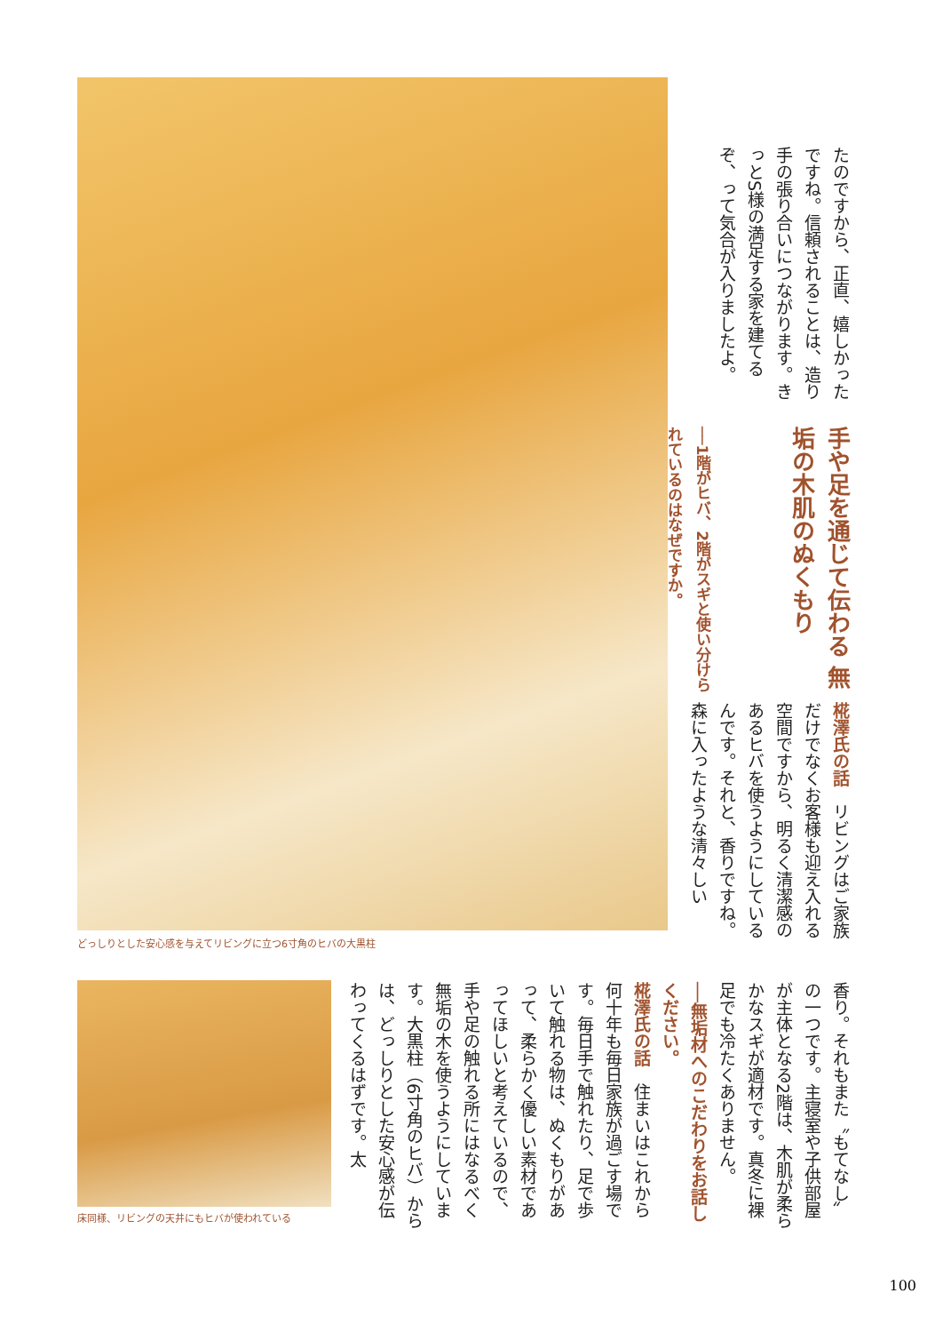どっしりとした安心感を与えてリビングに立つ6寸角のヒバの大黒柱
床同様、リビングの天井にもヒバが使われている
たのですから、正直、嬉しかったですね。信頼されることは、造り手の張り合いにつながります。きっとS様の満足する家を建てるぞ、って気合が入りましたよ。
手や足を通じて伝わる 無垢の木肌のぬくもり
──1階がヒバ、2階がスギと使い分けられているのはなぜですか。
椛澤氏の話　リビングはご家族だけでなくお客様も迎え入れる空間ですから、明るく清潔感のあるヒバを使うようにしているんです。それと、香りですね。森に入ったような清々しい
香り。それもまた〝もてなし〟の一つです。主寝室や子供部屋が主体となる2階は、木肌が柔らかなスギが適材です。真冬に裸足でも冷たくありません。
──無垢材へのこだわりをお話しください。
椛澤氏の話　住まいはこれから何十年も毎日家族が過ごす場です。毎日手で触れたり、足で歩いて触れる物は、ぬくもりがあって、柔らかく優しい素材であってほしいと考えているので、手や足の触れる所にはなるべく無垢の木を使うようにしています。大黒柱（6寸角のヒバ）からは、どっしりとした安心感が伝わってくるはずです。太
100